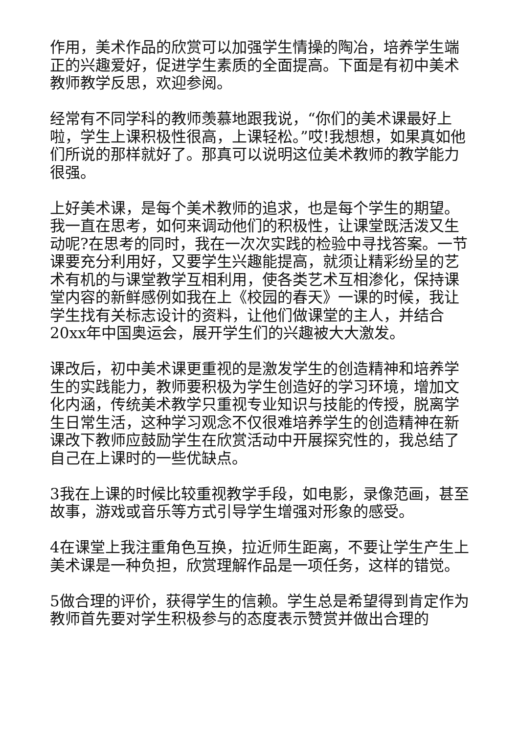作用，美术作品的欣赏可以加强学生情操的陶冶，培养学生端正的兴趣爱好，促进学生素质的全面提高。下面是有初中美术教师教学反思，欢迎参阅。
经常有不同学科的教师羡慕地跟我说，“你们的美术课最好上啦，学生上课积极性很高，上课轻松。”哎!我想想，如果真如他们所说的那样就好了。那真可以说明这位美术教师的教学能力很强。
上好美术课，是每个美术教师的追求，也是每个学生的期望。我一直在思考，如何来调动他们的积极性，让课堂既活泼又生动呢?在思考的同时，我在一次次实践的检验中寻找答案。一节课要充分利用好，又要学生兴趣能提高，就须让精彩纷呈的艺术有机的与课堂教学互相利用，使各类艺术互相渗化，保持课堂内容的新鲜感例如我在上《校园的春天》一课的时候，我让学生找有关标志设计的资料，让他们做课堂的主人，并结合20xx年中国奥运会，展开学生们的兴趣被大大激发。
课改后，初中美术课更重视的是激发学生的创造精神和培养学生的实践能力，教师要积极为学生创造好的学习环境，增加文化内涵，传统美术教学只重视专业知识与技能的传授，脱离学生日常生活，这种学习观念不仅很难培养学生的创造精神在新课改下教师应鼓励学生在欣赏活动中开展探究性的，我总结了自己在上课时的一些优缺点。
3我在上课的时候比较重视教学手段，如电影，录像范画，甚至故事，游戏或音乐等方式引导学生增强对形象的感受。
4在课堂上我注重角色互换，拉近师生距离，不要让学生产生上美术课是一种负担，欣赏理解作品是一项任务，这样的错觉。
5做合理的评价，获得学生的信赖。学生总是希望得到肯定作为教师首先要对学生积极参与的态度表示赞赏并做出合理的